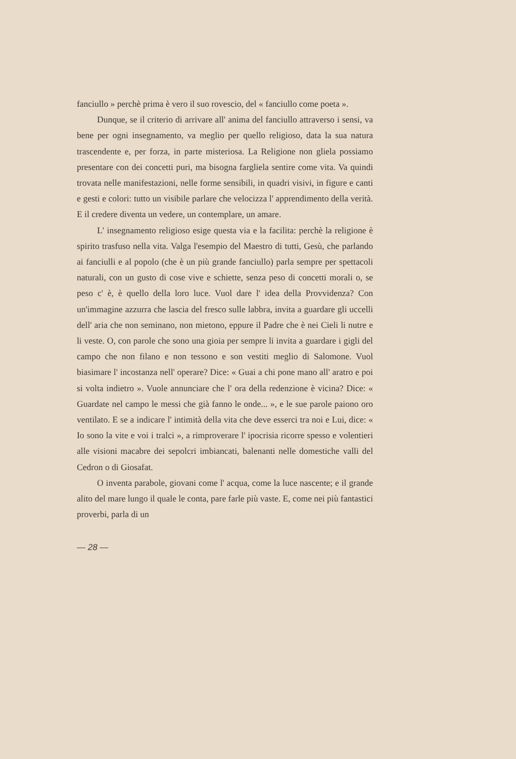fanciullo » perchè prima è vero il suo rovescio, del « fanciullo come poeta ».
Dunque, se il criterio di arrivare all' anima del fanciullo attraverso i sensi, va bene per ogni insegnamento, va meglio per quello religioso, data la sua natura trascendente e, per forza, in parte misteriosa. La Religione non gliela possiamo presentare con dei concetti puri, ma bisogna fargliela sentire come vita. Va quindi trovata nelle manifestazioni, nelle forme sensibili, in quadri visivi, in figure e canti e gesti e colori: tutto un visibile parlare che velocizza l' apprendimento della verità. E il credere diventa un vedere, un contemplare, un amare.
L' insegnamento religioso esige questa via e la facilita: perchè la religione è spirito trasfuso nella vita. Valga l'esempio del Maestro di tutti, Gesù, che parlando ai fanciulli e al popolo (che è un più grande fanciullo) parla sempre per spettacoli naturali, con un gusto di cose vive e schiette, senza peso di concetti morali o, se peso c' è, è quello della loro luce. Vuol dare l' idea della Provvidenza? Con un'immagine azzurra che lascia del fresco sulle labbra, invita a guardare gli uccelli dell' aria che non seminano, non mietono, eppure il Padre che è nei Cieli li nutre e li veste. O, con parole che sono una gioia per sempre li invita a guardare i gigli del campo che non filano e non tessono e son vestiti meglio di Salomone. Vuol biasimare l' incostanza nell' operare? Dice: « Guai a chi pone mano all' aratro e poi si volta indietro ». Vuole annunciare che l' ora della redenzione è vicina? Dice: « Guardate nel campo le messi che già fanno le onde... », e le sue parole paiono oro ventilato. E se a indicare l' intimità della vita che deve esserci tra noi e Lui, dice: « Io sono la vite e voi i tralci », a rimproverare l' ipocrisia ricorre spesso e volentieri alle visioni macabre dei sepolcri imbiancati, balenanti nelle domestiche valli del Cedron o di Giosafat.
O inventa parabole, giovani come l' acqua, come la luce nascente; e il grande alito del mare lungo il quale le conta, pare farle più vaste. E, come nei più fantastici proverbi, parla di un
— 28 —